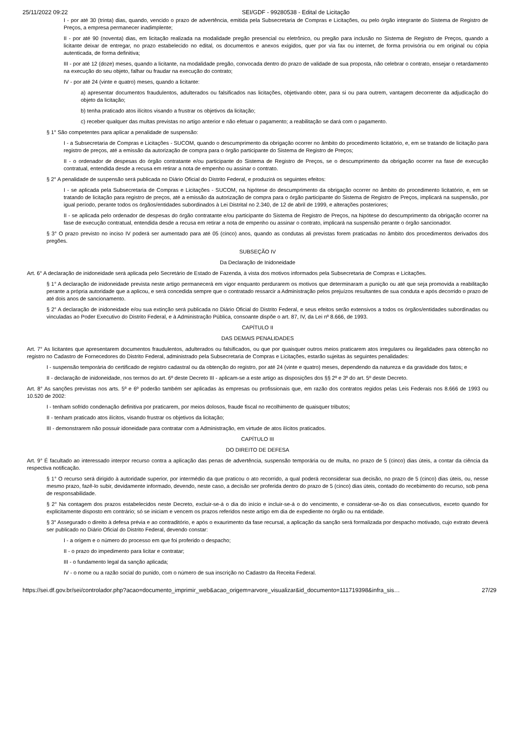25/11/2022 09:22 SEI/GDF - 99280538 - Edital de Licitação
I - por até 30 (trinta) dias, quando, vencido o prazo de advertência, emitida pela Subsecretaria de Compras e Licitações, ou pelo órgão integrante do Sistema de Registro de Preços, a empresa permanecer inadimplente;
II - por até 90 (noventa) dias, em licitação realizada na modalidade pregão presencial ou eletrônico, ou pregão para inclusão no Sistema de Registro de Preços, quando a licitante deixar de entregar, no prazo estabelecido no edital, os documentos e anexos exigidos, quer por via fax ou internet, de forma provisória ou em original ou cópia autenticada, de forma definitiva;
III - por até 12 (doze) meses, quando a licitante, na modalidade pregão, convocada dentro do prazo de validade de sua proposta, não celebrar o contrato, ensejar o retardamento na execução do seu objeto, falhar ou fraudar na execução do contrato;
IV - por até 24 (vinte e quatro) meses, quando a licitante:
a) apresentar documentos fraudulentos, adulterados ou falsificados nas licitações, objetivando obter, para si ou para outrem, vantagem decorrente da adjudicação do objeto da licitação;
b) tenha praticado atos ilícitos visando a frustrar os objetivos da licitação;
c) receber qualquer das multas previstas no artigo anterior e não efetuar o pagamento; a reabilitação se dará com o pagamento.
§ 1° São competentes para aplicar a penalidade de suspensão:
I - a Subsecretaria de Compras e Licitações - SUCOM, quando o descumprimento da obrigação ocorrer no âmbito do procedimento licitatório, e, em se tratando de licitação para registro de preços, até a emissão da autorização de compra para o órgão participante do Sistema de Registro de Preços;
II - o ordenador de despesas do órgão contratante e/ou participante do Sistema de Registro de Preços, se o descumprimento da obrigação ocorrer na fase de execução contratual, entendida desde a recusa em retirar a nota de empenho ou assinar o contrato.
§ 2° A penalidade de suspensão será publicada no Diário Oficial do Distrito Federal, e produzirá os seguintes efeitos:
I - se aplicada pela Subsecretaria de Compras e Licitações - SUCOM, na hipótese do descumprimento da obrigação ocorrer no âmbito do procedimento licitatório, e, em se tratando de licitação para registro de preços, até a emissão da autorização de compra para o órgão participante do Sistema de Registro de Preços, implicará na suspensão, por igual período, perante todos os órgãos/entidades subordinados à Lei Distrital no 2.340, de 12 de abril de 1999, e alterações posteriores;
II - se aplicada pelo ordenador de despesas do órgão contratante e/ou participante do Sistema de Registro de Preços, na hipótese do descumprimento da obrigação ocorrer na fase de execução contratual, entendida desde a recusa em retirar a nota de empenho ou assinar o contrato, implicará na suspensão perante o órgão sancionador.
§ 3° O prazo previsto no inciso IV poderá ser aumentado para até 05 (cinco) anos, quando as condutas ali previstas forem praticadas no âmbito dos procedimentos derivados dos pregões.
SUBSEÇÃO IV
Da Declaração de Inidoneidade
Art. 6° A declaração de inidoneidade será aplicada pelo Secretário de Estado de Fazenda, à vista dos motivos informados pela Subsecretaria de Compras e Licitações.
§ 1° A declaração de inidoneidade prevista neste artigo permanecerá em vigor enquanto perdurarem os motivos que determinaram a punição ou até que seja promovida a reabilitação perante a própria autoridade que a aplicou, e será concedida sempre que o contratado ressarcir a Administração pelos prejuízos resultantes de sua conduta e após decorrido o prazo de até dois anos de sancionamento.
§ 2° A declaração de inidoneidade e/ou sua extinção será publicada no Diário Oficial do Distrito Federal, e seus efeitos serão extensivos a todos os órgãos/entidades subordinadas ou vinculadas ao Poder Executivo do Distrito Federal, e à Administração Pública, consoante dispõe o art. 87, IV, da Lei nº 8.666, de 1993.
CAPÍTULO II
DAS DEMAIS PENALIDADES
Art. 7° As licitantes que apresentarem documentos fraudulentos, adulterados ou falsificados, ou que por quaisquer outros meios praticarem atos irregulares ou ilegalidades para obtenção no registro no Cadastro de Fornecedores do Distrito Federal, administrado pela Subsecretaria de Compras e Licitações, estarão sujeitas às seguintes penalidades:
I - suspensão temporária do certificado de registro cadastral ou da obtenção do registro, por até 24 (vinte e quatro) meses, dependendo da natureza e da gravidade dos fatos; e
II - declaração de inidoneidade, nos termos do art. 6º deste Decreto III - aplicam-se a este artigo as disposições dos §§ 2º e 3º do art. 5º deste Decreto.
Art. 8° As sanções previstas nos arts. 5º e 6º poderão também ser aplicadas às empresas ou profissionais que, em razão dos contratos regidos pelas Leis Federais nos 8.666 de 1993 ou 10.520 de 2002:
I - tenham sofrido condenação definitiva por praticarem, por meios dolosos, fraude fiscal no recolhimento de quaisquer tributos;
II - tenham praticado atos ilícitos, visando frustrar os objetivos da licitação;
III - demonstrarem não possuir idoneidade para contratar com a Administração, em virtude de atos ilícitos praticados.
CAPÍTULO III
DO DIREITO DE DEFESA
Art. 9° É facultado ao interessado interpor recurso contra a aplicação das penas de advertência, suspensão temporária ou de multa, no prazo de 5 (cinco) dias úteis, a contar da ciência da respectiva notificação.
§ 1° O recurso será dirigido à autoridade superior, por intermédio da que praticou o ato recorrido, a qual poderá reconsiderar sua decisão, no prazo de 5 (cinco) dias úteis, ou, nesse mesmo prazo, fazê-lo subir, devidamente informado, devendo, neste caso, a decisão ser proferida dentro do prazo de 5 (cinco) dias úteis, contado do recebimento do recurso, sob pena de responsabilidade.
§ 2° Na contagem dos prazos estabelecidos neste Decreto, excluir-se-á o dia do início e incluir-se-á o do vencimento, e considerar-se-ão os dias consecutivos, exceto quando for explicitamente disposto em contrário; só se iniciam e vencem os prazos referidos neste artigo em dia de expediente no órgão ou na entidade.
§ 3° Assegurado o direito à defesa prévia e ao contraditório, e após o exaurimento da fase recursal, a aplicação da sanção será formalizada por despacho motivado, cujo extrato deverá ser publicado no Diário Oficial do Distrito Federal, devendo constar:
I - a origem e o número do processo em que foi proferido o despacho;
II - o prazo do impedimento para licitar e contratar;
III - o fundamento legal da sanção aplicada;
IV - o nome ou a razão social do punido, com o número de sua inscrição no Cadastro da Receita Federal.
https://sei.df.gov.br/sei/controlador.php?acao=documento_imprimir_web&acao_origem=arvore_visualizar&id_documento=111719398&infra_sis… 27/29